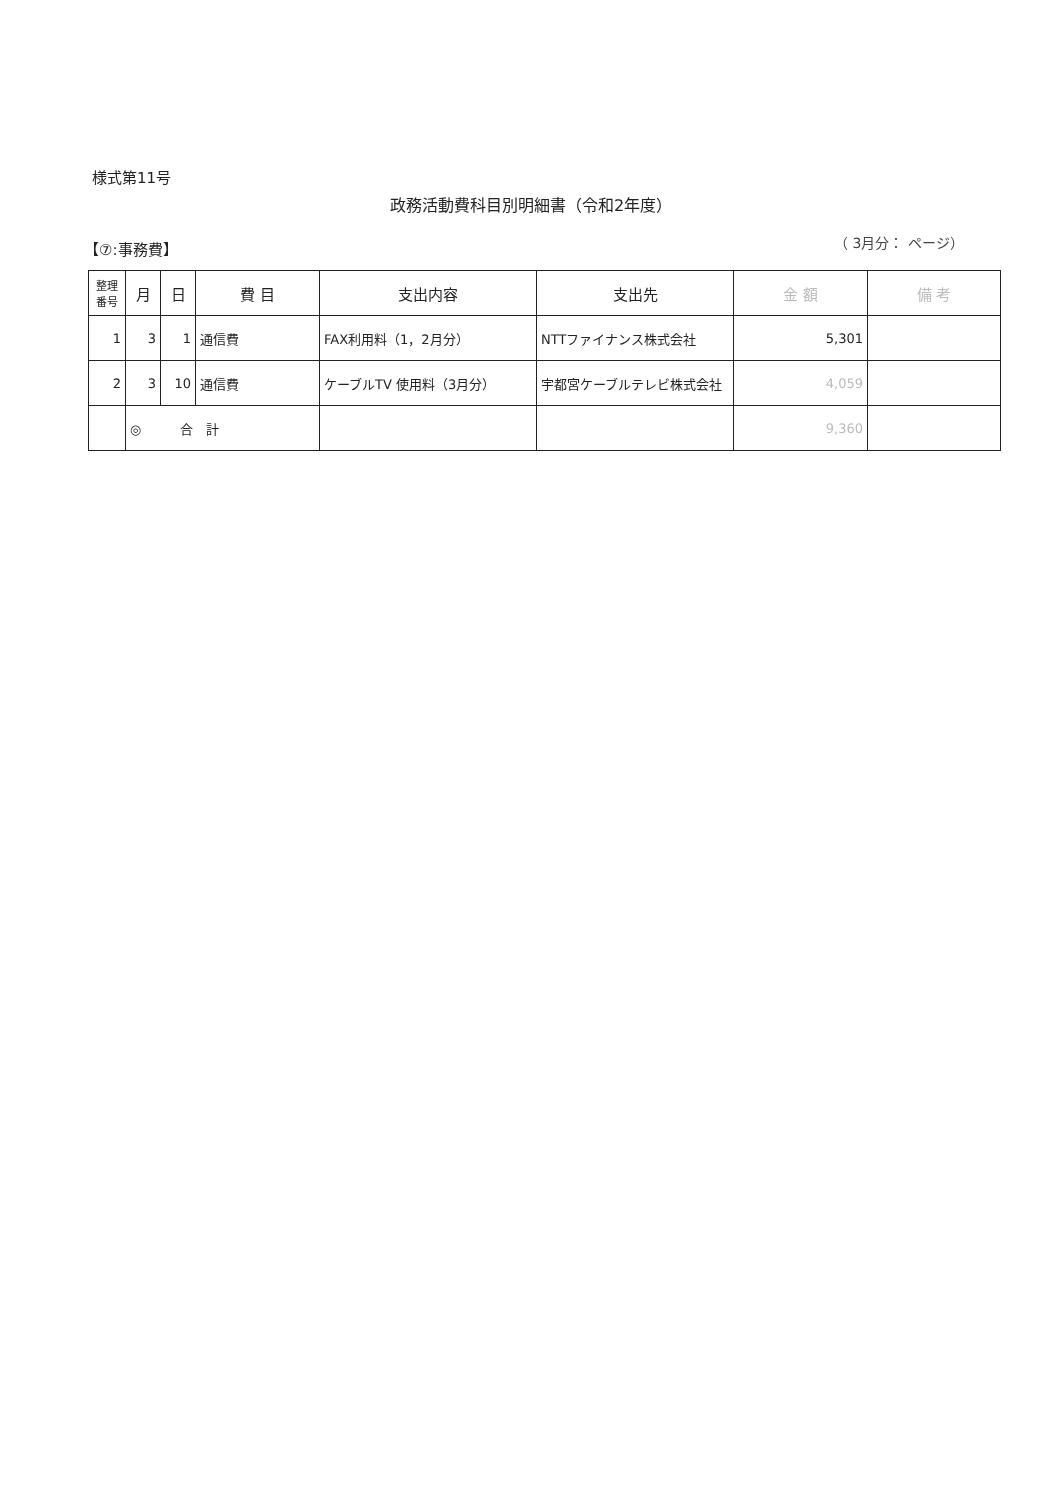様式第11号
政務活動費科目別明細書（令和2年度）
【⑦:事務費】 （ 3月分： ページ）
| 整理 番号 | 月 | 日 | 費 目 | 支出内容 | 支出先 | 金 額 | 備 考 |
| --- | --- | --- | --- | --- | --- | --- | --- |
| 1 | 3 | 1 | 通信費 | FAX利用料（1，2月分） | NTTファイナンス株式会社 | 5,301 | |
| 2 | 3 | 10 | 通信費 | ケーブルTV 使用料（3月分） | 宇都宮ケーブルテレビ株式会社 | 4,059 | |
| | ◎ 合 計 | | | | | 9,360 | |